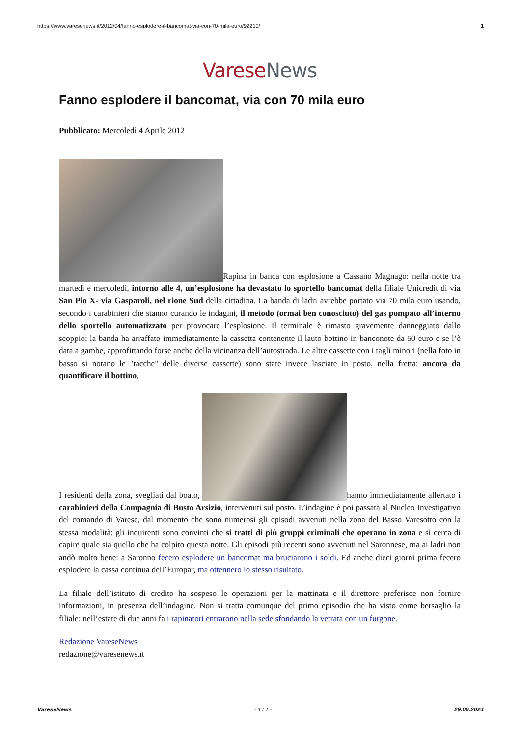https://www.varesenews.it/2012/04/fanno-esplodere-il-bancomat-via-con-70-mila-euro/92210/ 1
Varese News
Fanno esplodere il bancomat, via con 70 mila euro
Pubblicato: Mercoledì 4 Aprile 2012
Rapina in banca con esplosione a Cassano Magnago: nella notte tra martedì e mercoledì, intorno alle 4, un’esplosione ha devastato lo sportello bancomat della filiale Unicredit di via San Pio X- via Gasparoli, nel rione Sud della cittadina. La banda di ladri avrebbe portato via 70 mila euro usando, secondo i carabinieri che stanno curando le indagini, il metodo (ormai ben conosciuto) del gas pompato all’interno dello sportello automatizzato per provocare l’esplosione. Il terminale è rimasto gravemente danneggiato dallo scoppio: la banda ha arraffato immediatamente la cassetta contenente il lauto bottino in banconote da 50 euro e se l’è data a gambe, approfittando forse anche della vicinanza dell’autostrada. Le altre cassette con i tagli minori (nella foto in basso si notano le "tacche" delle diverse cassette) sono state invece lasciate in posto, nella fretta: ancora da quantificare il bottino.
I residenti della zona, svegliati dal boato, hanno immediatamente allertato i carabinieri della Compagnia di Busto Arsizio, intervenuti sul posto. L’indagine è poi passata al Nucleo Investigativo del comando di Varese, dal momento che sono numerosi gli episodi avvenuti nella zona del Basso Varesotto con la stessa modalità: gli inquirenti sono convinti che si tratti di più gruppi criminali che operano in zona e si cerca di capire quale sia quello che ha colpito questa notte. Gli episodi più recenti sono avvenuti nel Saronnese, ma ai ladri non andò molto bene: a Saronno fecero esplodere un bancomat ma bruciarono i soldi. Ed anche dieci giorni prima fecero esplodere la cassa continua dell’Europar, ma ottennero lo stesso risultato.
La filiale dell’istituto di credito ha sospeso le operazioni per la mattinata e il direttore preferisce non fornire informazioni, in presenza dell’indagine. Non si tratta comunque del primo episodio che ha visto come bersaglio la filiale: nell’estate di due anni fa i rapinatori entrarono nella sede sfondando la vetrata con un furgone.
Redazione VareseNews
redazione@varesenews.it
VareseNews - 1 / 2 - 29.06.2024